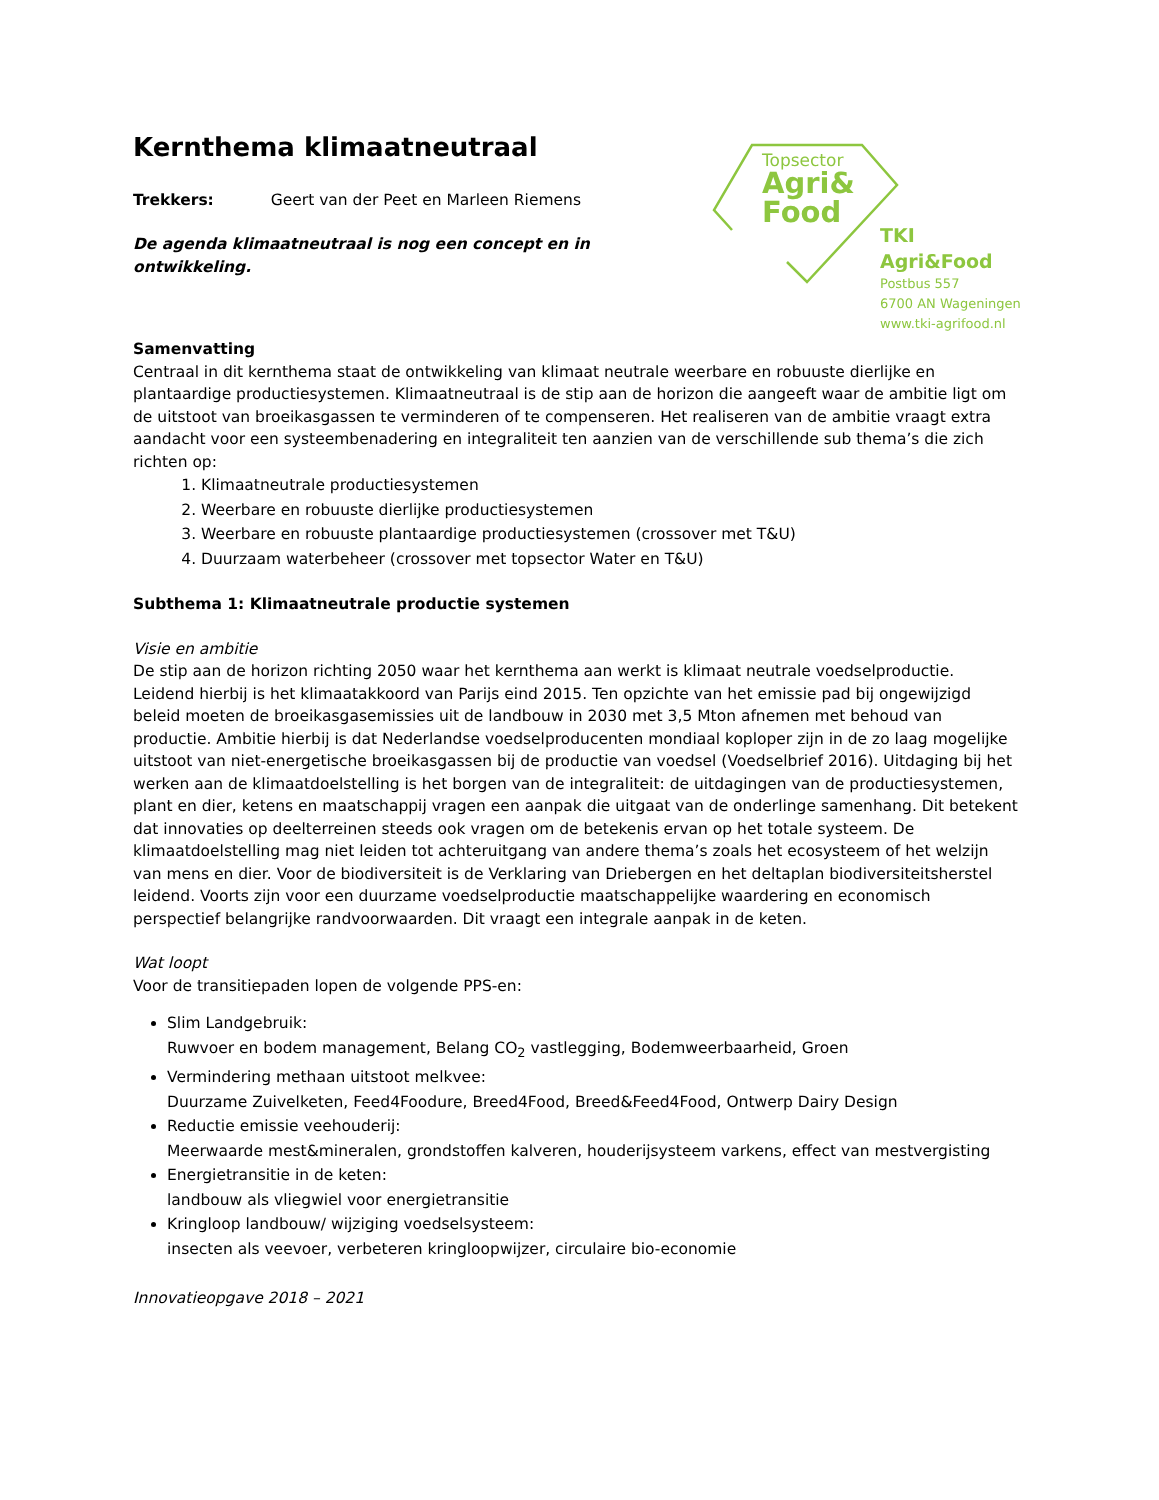Topsector
Agri&
Food
TKI Agri&Food
Postbus 557
6700 AN Wageningen
www.tki-agrifood.nl
Kernthema klimaatneutraal
Trekkers: Geert van der Peet en Marleen Riemens
De agenda klimaatneutraal is nog een concept en in ontwikkeling.
Samenvatting
Centraal in dit kernthema staat de ontwikkeling van klimaat neutrale weerbare en robuuste dierlijke en plantaardige productiesystemen. Klimaatneutraal is de stip aan de horizon die aangeeft waar de ambitie ligt om de uitstoot van broeikasgassen te verminderen of te compenseren. Het realiseren van de ambitie vraagt extra aandacht voor een systeembenadering en integraliteit ten aanzien van de verschillende sub thema’s die zich richten op:
1. Klimaatneutrale productiesystemen
2. Weerbare en robuuste dierlijke productiesystemen
3. Weerbare en robuuste plantaardige productiesystemen (crossover met T&U)
4. Duurzaam waterbeheer (crossover met topsector Water en T&U)
Subthema 1: Klimaatneutrale productie systemen
Visie en ambitie
De stip aan de horizon richting 2050 waar het kernthema aan werkt is klimaat neutrale voedselproductie. Leidend hierbij is het klimaatakkoord van Parijs eind 2015. Ten opzichte van het emissie pad bij ongewijzigd beleid moeten de broeikasgasemissies uit de landbouw in 2030 met 3,5 Mton afnemen met behoud van productie. Ambitie hierbij is dat Nederlandse voedselproducenten mondiaal koploper zijn in de zo laag mogelijke uitstoot van niet-energetische broeikasgassen bij de productie van voedsel (Voedselbrief 2016). Uitdaging bij het werken aan de klimaatdoelstelling is het borgen van de integraliteit: de uitdagingen van de productiesystemen, plant en dier, ketens en maatschappij vragen een aanpak die uitgaat van de onderlinge samenhang. Dit betekent dat innovaties op deelterreinen steeds ook vragen om de betekenis ervan op het totale systeem. De klimaatdoelstelling mag niet leiden tot achteruitgang van andere thema’s zoals het ecosysteem of het welzijn van mens en dier. Voor de biodiversiteit is de Verklaring van Driebergen en het deltaplan biodiversiteitsherstel leidend. Voorts zijn voor een duurzame voedselproductie maatschappelijke waardering en economisch perspectief belangrijke randvoorwaarden. Dit vraagt een integrale aanpak in de keten.
Wat loopt
Voor de transitiepaden lopen de volgende PPS-en:
Slim Landgebruik:
Ruwvoer en bodem management, Belang CO<sub>2</sub> vastlegging, Bodemweerbaarheid, Groen
Vermindering methaan uitstoot melkvee:
Duurzame Zuivelketen, Feed4Foodure, Breed4Food, Breed&Feed4Food, Ontwerp Dairy Design
Reductie emissie veehouderij:
Meerwaarde mest&mineralen, grondstoffen kalveren, houderijsysteem varkens, effect van mestvergisting
Energietransitie in de keten:
landbouw als vliegwiel voor energietransitie
Kringloop landbouw/ wijziging voedselsysteem:
insecten als veevoer, verbeteren kringloopwijzer, circulaire bio-economie
Innovatieopgave 2018 – 2021